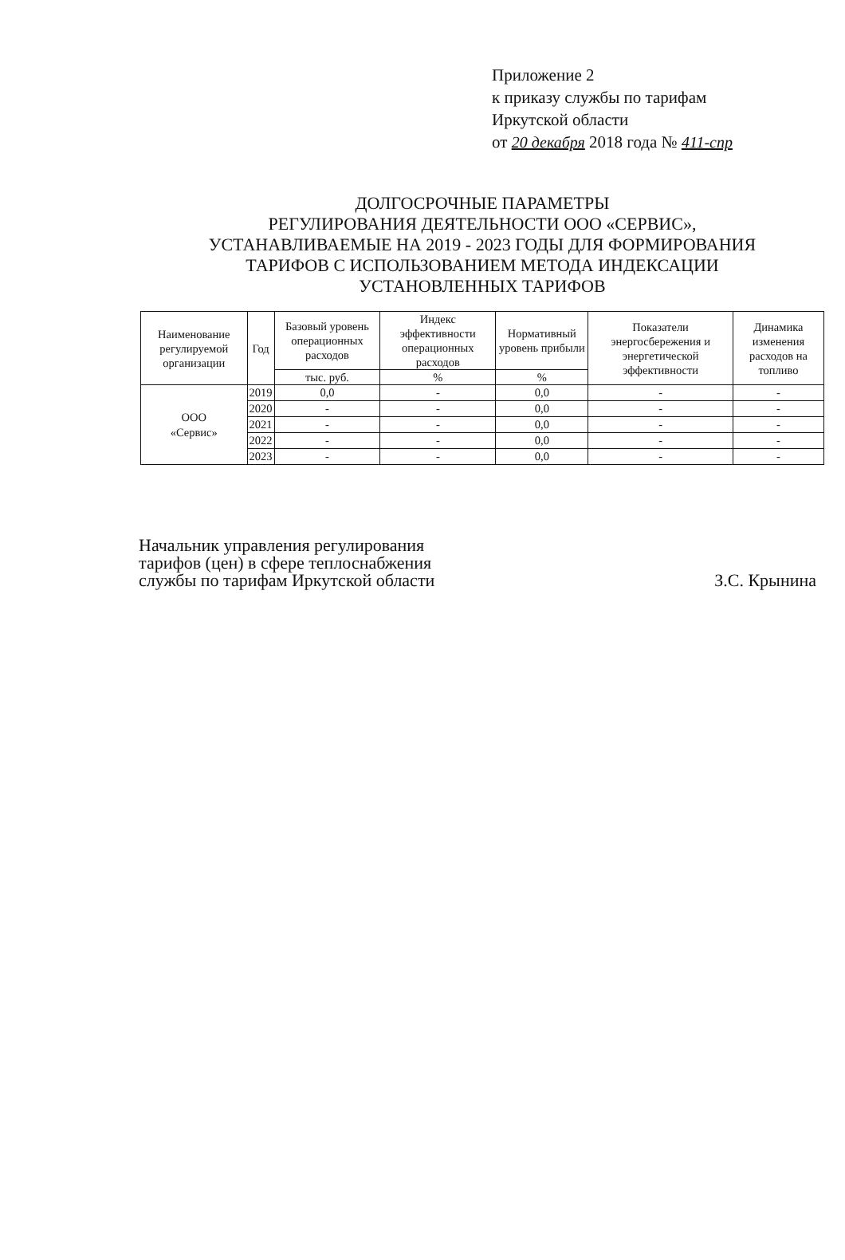Приложение 2
к приказу службы по тарифам
Иркутской области
от 20 декабря 2018 года № 411-спр
ДОЛГОСРОЧНЫЕ ПАРАМЕТРЫ
РЕГУЛИРОВАНИЯ ДЕЯТЕЛЬНОСТИ ООО «СЕРВИС»,
УСТАНАВЛИВАЕМЫЕ НА 2019 - 2023 ГОДЫ ДЛЯ ФОРМИРОВАНИЯ
ТАРИФОВ С ИСПОЛЬЗОВАНИЕМ МЕТОДА ИНДЕКСАЦИИ
УСТАНОВЛЕННЫХ ТАРИФОВ
| Наименование регулируемой организации | Год | Базовый уровень операционных расходов | Индекс эффективности операционных расходов | Нормативный уровень прибыли | Показатели энергосбережения и энергетической эффективности | Динамика изменения расходов на топливо |
| --- | --- | --- | --- | --- | --- | --- |
| | | тыс. руб. | % | % | | |
| ООО «Сервис» | 2019 | 0,0 | - | 0,0 | - | - |
| | 2020 | - | - | 0,0 | - | - |
| | 2021 | - | - | 0,0 | - | - |
| | 2022 | - | - | 0,0 | - | - |
| | 2023 | - | - | 0,0 | - | - |
Начальник управления регулирования
тарифов (цен) в сфере теплоснабжения
службы по тарифам Иркутской области
З.С. Крынина